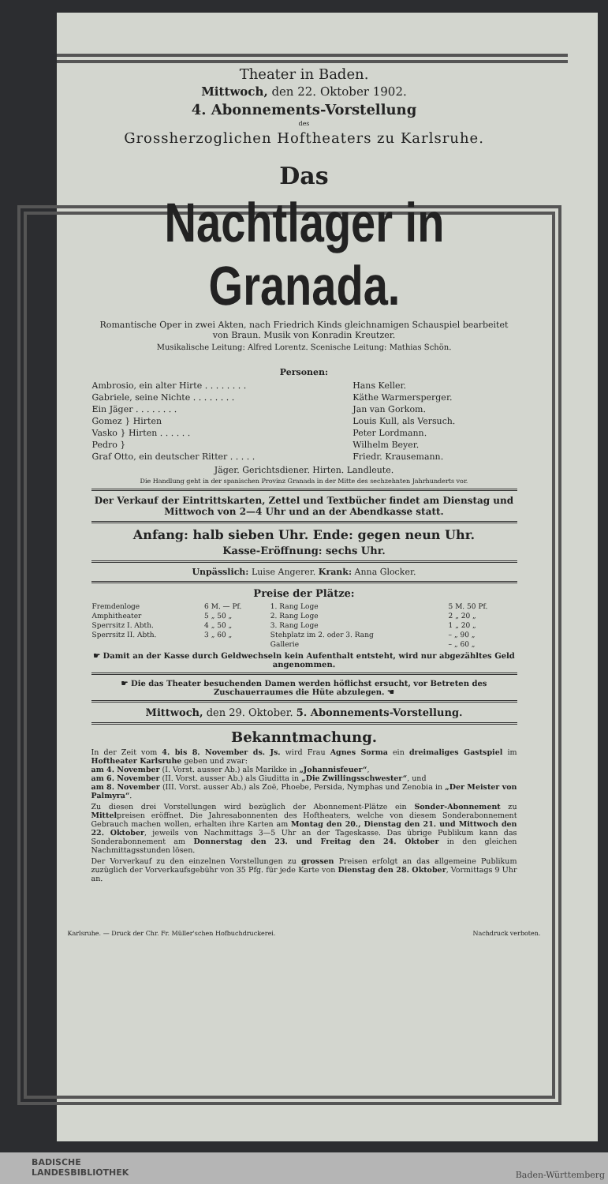Theater in Baden.
Mittwoch, den 22. Oktober 1902.
4. Abonnements-Vorstellung
des
Grossherzoglichen Hoftheaters zu Karlsruhe.
Das
Nachtlager in Granada.
Romantische Oper in zwei Akten, nach Friedrich Kinds gleichnamigen Schauspiel bearbeitet von Braun. Musik von Konradin Kreutzer.
Musikalische Leitung: Alfred Lorentz. Scenische Leitung: Mathias Schön.
Personen:
| Ambrosio, ein alter Hirte . . . . . . . . | Hans Keller. |
| Gabriele, seine Nichte . . . . . . . . | Käthe Warmersperger. |
| Ein Jäger . . . . . . . . | Jan van Gorkom. |
| Gomez } Hirten | Louis Kull, als Versuch. |
| Vasko } Hirten . . . . . . | Peter Lordmann. |
| Pedro } | Wilhelm Beyer. |
| Graf Otto, ein deutscher Ritter . . . . . | Friedr. Krausemann. |
Jäger. Gerichtsdiener. Hirten. Landleute.
Die Handlung geht in der spanischen Provinz Granada in der Mitte des sechzehnten Jahrhunderts vor.
Der Verkauf der Eintrittskarten, Zettel und Textbücher findet am Dienstag und Mittwoch von 2—4 Uhr und an der Abendkasse statt.
Anfang: halb sieben Uhr. Ende: gegen neun Uhr.
Kasse-Eröffnung: sechs Uhr.
Unpässlich: Luise Angerer. Krank: Anna Glocker.
Preise der Plätze:
| Fremdenloge | 6 M. — Pf. | 1. Rang Loge | 5 M. 50 Pf. |
| Amphitheater | 5 „ 50 „ | 2. Rang Loge | 2 „ 20 „ |
| Sperrsitz I. Abth. | 4 „ 50 „ | 3. Rang Loge | 1 „ 20 „ |
| Sperrsitz II. Abth. | 3 „ 60 „ | Stehplatz im 2. oder 3. Rang | – „ 90 „ |
| | | Gallerie | – „ 60 „ |
☛ Damit an der Kasse durch Geldwechseln kein Aufenthalt entsteht, wird nur abgezähltes Geld angenommen.
☛ Die das Theater besuchenden Damen werden höflichst ersucht, vor Betreten des Zuschauerraumes die Hüte abzulegen. ☚
Mittwoch, den 29. Oktober. 5. Abonnements-Vorstellung.
Bekanntmachung.
In der Zeit vom 4. bis 8. November ds. Js. wird Frau Agnes Sorma ein dreimaliges Gastspiel im Hoftheater Karlsruhe geben und zwar:
am 4. November (I. Vorst. ausser Ab.) als Marikke in „Johannisfeuer“,
am 6. November (II. Vorst. ausser Ab.) als Giuditta in „Die Zwillingsschwester“, und
am 8. November (III. Vorst. ausser Ab.) als Zoë, Phoebe, Persida, Nymphas und Zenobia in „Der Meister von Palmyra“.
Zu diesen drei Vorstellungen wird bezüglich der Abonnement-Plätze ein Sonder-Abonnement zu Mittelpreisen eröffnet. Die Jahresabonnenten des Hoftheaters, welche von diesem Sonderabonnement Gebrauch machen wollen, erhalten ihre Karten am Montag den 20., Dienstag den 21. und Mittwoch den 22. Oktober, jeweils von Nachmittags 3—5 Uhr an der Tageskasse. Das übrige Publikum kann das Sonderabonnement am Donnerstag den 23. und Freitag den 24. Oktober in den gleichen Nachmittagsstunden lösen.
Der Vorverkauf zu den einzelnen Vorstellungen zu grossen Preisen erfolgt an das allgemeine Publikum zuzüglich der Vorverkaufsgebühr von 35 Pfg. für jede Karte von Dienstag den 28. Oktober, Vormittags 9 Uhr an.
Karlsruhe. — Druck der Chr. Fr. Müller'schen Hofbuchdruckerei. Nachdruck verboten.
BADISCHE
LANDESBIBLIOTHEK
Baden-Württemberg